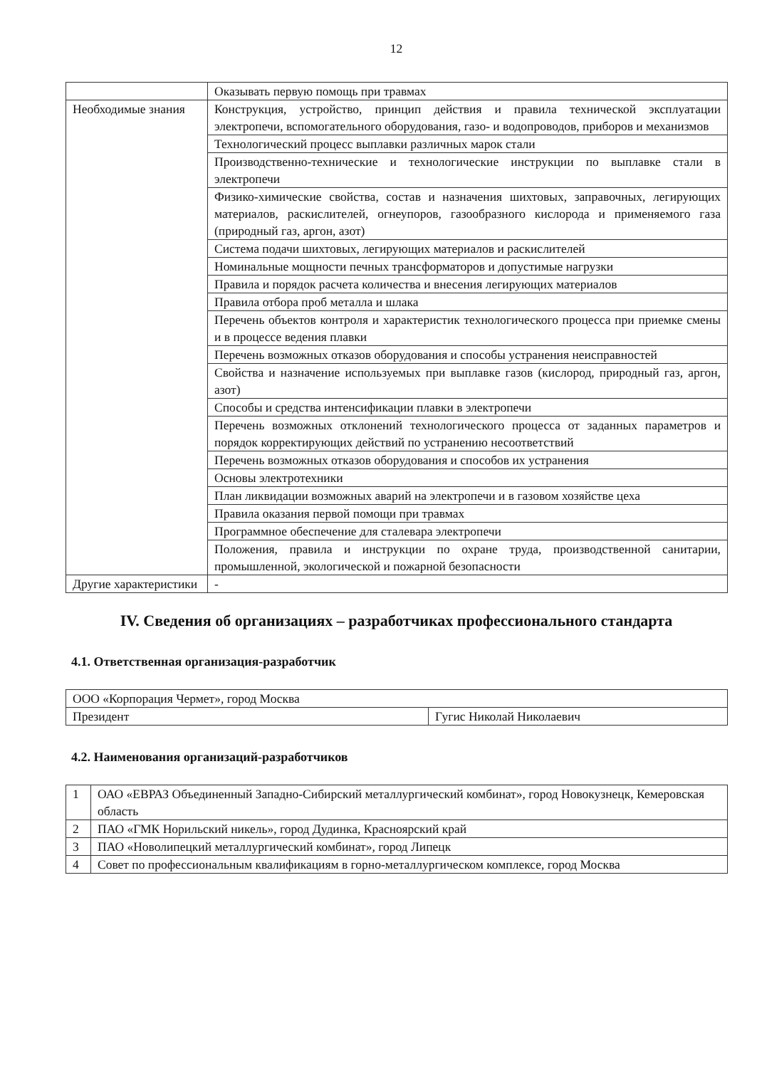12
| | Оказывать первую помощь при травмах |
| Необходимые знания | Конструкция, устройство, принцип действия и правила технической эксплуатации электропечи, вспомогательного оборудования, газо- и водопроводов, приборов и механизмов |
| | Технологический процесс выплавки различных марок стали |
| | Производственно-технические и технологические инструкции по выплавке стали в электропечи |
| | Физико-химические свойства, состав и назначения шихтовых, заправочных, легирующих материалов, раскислителей, огнеупоров, газообразного кислорода и применяемого газа (природный газ, аргон, азот) |
| | Система подачи шихтовых, легирующих материалов и раскислителей |
| | Номинальные мощности печных трансформаторов и допустимые нагрузки |
| | Правила и порядок расчета количества и внесения легирующих материалов |
| | Правила отбора проб металла и шлака |
| | Перечень объектов контроля и характеристик технологического процесса при приемке смены и в процессе ведения плавки |
| | Перечень возможных отказов оборудования и способы устранения неисправностей |
| | Свойства и назначение используемых при выплавке газов (кислород, природный газ, аргон, азот) |
| | Способы и средства интенсификации плавки в электропечи |
| | Перечень возможных отклонений технологического процесса от заданных параметров и порядок корректирующих действий по устранению несоответствий |
| | Перечень возможных отказов оборудования и способов их устранения |
| | Основы электротехники |
| | План ликвидации возможных аварий на электропечи и в газовом хозяйстве цеха |
| | Правила оказания первой помощи при травмах |
| | Программное обеспечение для сталевара электропечи |
| | Положения, правила и инструкции по охране труда, производственной санитарии, промышленной, экологической и пожарной безопасности |
| Другие характеристики | - |
IV. Сведения об организациях – разработчиках профессионального стандарта
4.1. Ответственная организация-разработчик
| ООО «Корпорация Чермет», город Москва | |
| Президент | Гугис Николай Николаевич |
4.2. Наименования организаций-разработчиков
| 1 | ОАО «ЕВРАЗ Объединенный Западно-Сибирский металлургический комбинат», город Новокузнецк, Кемеровская область |
| 2 | ПАО «ГМК Норильский никель», город Дудинка, Красноярский край |
| 3 | ПАО «Новолипецкий металлургический комбинат», город Липецк |
| 4 | Совет по профессиональным квалификациям в горно-металлургическом комплексе, город Москва |